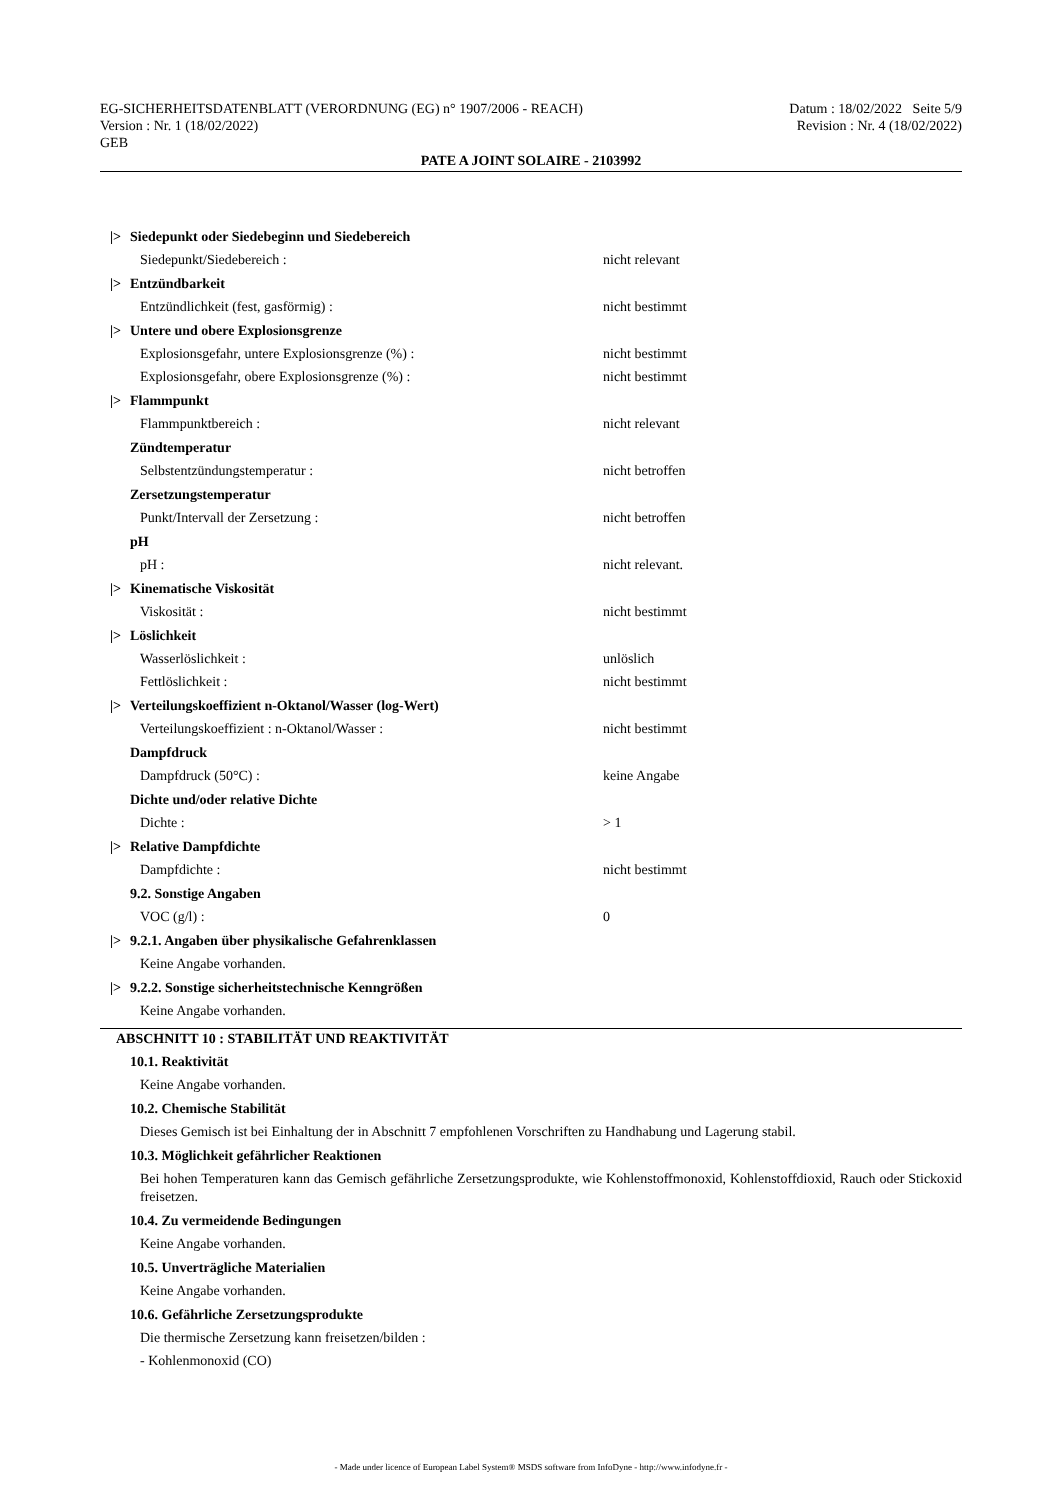EG-SICHERHEITSDATENBLATT (VERORDNUNG (EG) n° 1907/2006 - REACH)
Version : Nr. 1 (18/02/2022)
GEB
Datum : 18/02/2022 Seite 5/9
Revision : Nr. 4 (18/02/2022)
PATE A JOINT SOLAIRE - 2103992
|> Siedepunkt oder Siedebeginn und Siedebereich
Siedepunkt/Siedebereich : nicht relevant
|> Entzündbarkeit
Entzündlichkeit (fest, gasförmig) : nicht bestimmt
|> Untere und obere Explosionsgrenze
Explosionsgefahr, untere Explosionsgrenze (%) : nicht bestimmt
Explosionsgefahr, obere Explosionsgrenze (%) : nicht bestimmt
|> Flammpunkt
Flammpunktbereich : nicht relevant
Zündtemperatur
Selbstentzündungstemperatur : nicht betroffen
Zersetzungstemperatur
Punkt/Intervall der Zersetzung : nicht betroffen
pH
pH : nicht relevant.
|> Kinematische Viskosität
Viskosität : nicht bestimmt
|> Löslichkeit
Wasserlöslichkeit : unlöslich
Fettlöslichkeit : nicht bestimmt
|> Verteilungskoeffizient n-Oktanol/Wasser (log-Wert)
Verteilungskoeffizient : n-Oktanol/Wasser : nicht bestimmt
Dampfdruck
Dampfdruck (50°C) : keine Angabe
Dichte und/oder relative Dichte
Dichte : > 1
|> Relative Dampfdichte
Dampfdichte : nicht bestimmt
9.2. Sonstige Angaben
VOC (g/l) : 0
|> 9.2.1. Angaben über physikalische Gefahrenklassen
Keine Angabe vorhanden.
|> 9.2.2. Sonstige sicherheitstechnische Kenngrößen
Keine Angabe vorhanden.
ABSCHNITT 10 : STABILITÄT UND REAKTIVITÄT
10.1. Reaktivität
Keine Angabe vorhanden.
10.2. Chemische Stabilität
Dieses Gemisch ist bei Einhaltung der in Abschnitt 7 empfohlenen Vorschriften zu Handhabung und Lagerung stabil.
10.3. Möglichkeit gefährlicher Reaktionen
Bei hohen Temperaturen kann das Gemisch gefährliche Zersetzungsprodukte, wie Kohlenstoffmonoxid, Kohlenstoffdioxid, Rauch oder Stickoxid freisetzen.
10.4. Zu vermeidende Bedingungen
Keine Angabe vorhanden.
10.5. Unverträgliche Materialien
Keine Angabe vorhanden.
10.6. Gefährliche Zersetzungsprodukte
Die thermische Zersetzung kann freisetzen/bilden :
- Kohlenmonoxid (CO)
- Made under licence of European Label System® MSDS software from InfoDyne - http://www.infodyne.fr -